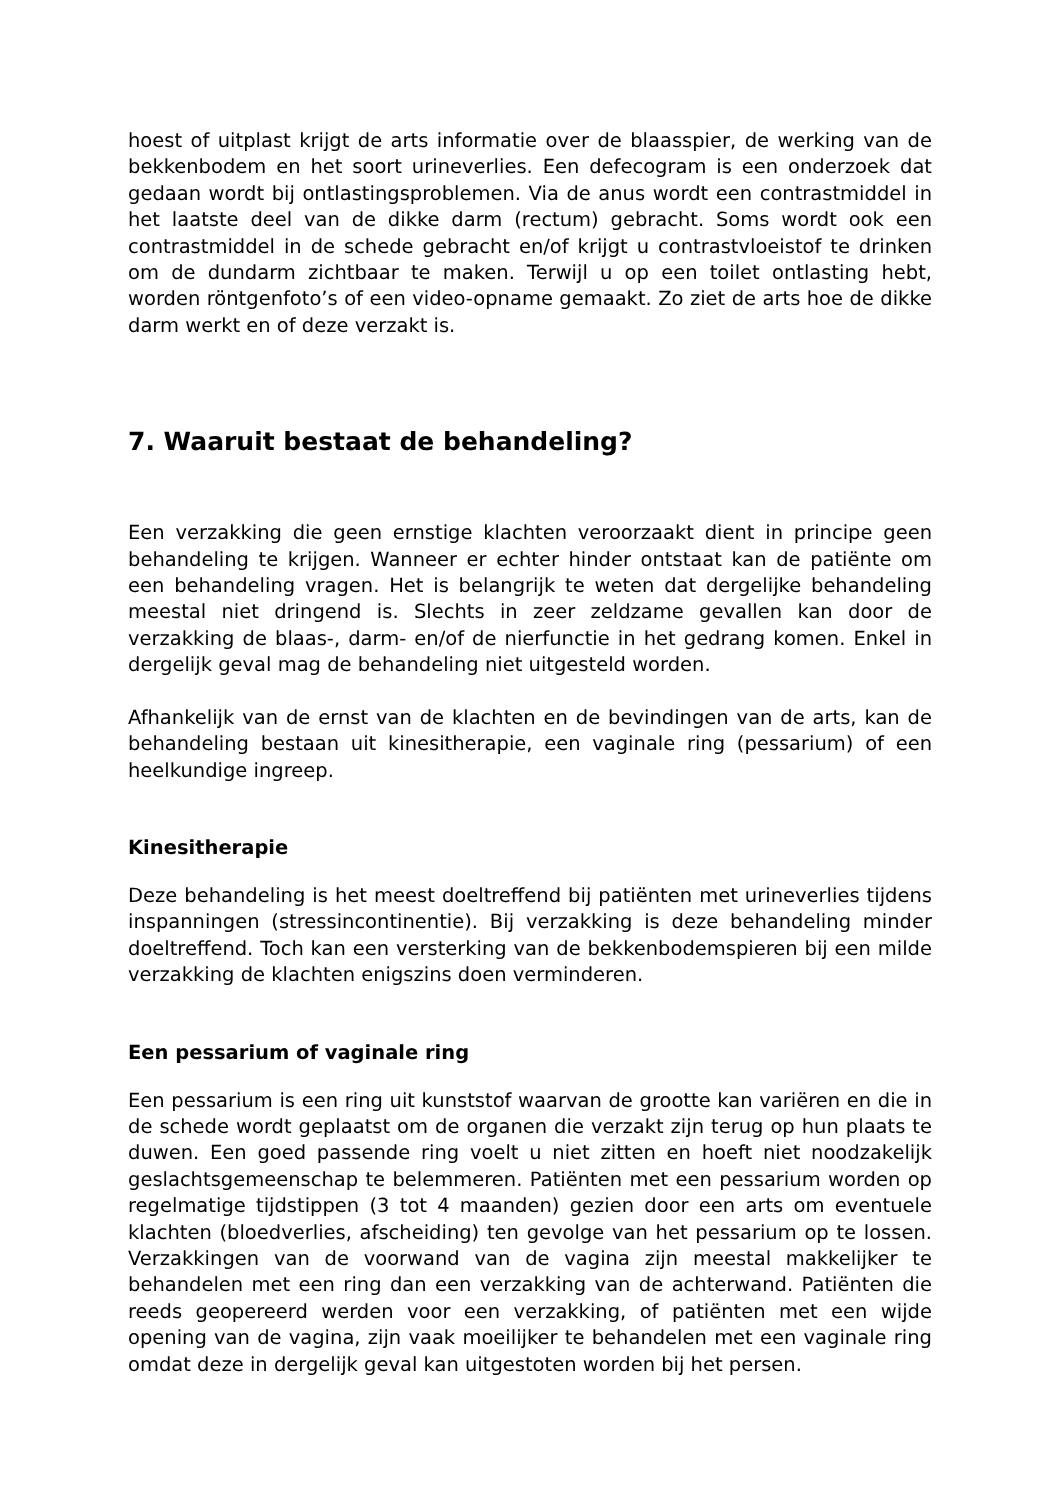hoest of uitplast krijgt de arts informatie over de blaasspier, de werking van de bekkenbodem en het soort urineverlies. Een defecogram is een onderzoek dat gedaan wordt bij ontlastingsproblemen. Via de anus wordt een contrastmiddel in het laatste deel van de dikke darm (rectum) gebracht. Soms wordt ook een contrastmiddel in de schede gebracht en/of krijgt u contrastvloeistof te drinken om de dundarm zichtbaar te maken. Terwijl u op een toilet ontlasting hebt, worden röntgenfoto’s of een video-opname gemaakt. Zo ziet de arts hoe de dikke darm werkt en of deze verzakt is.
7. Waaruit bestaat de behandeling?
Een verzakking die geen ernstige klachten veroorzaakt dient in principe geen behandeling te krijgen. Wanneer er echter hinder ontstaat kan de patiënte om een behandeling vragen. Het is belangrijk te weten dat dergelijke behandeling meestal niet dringend is. Slechts in zeer zeldzame gevallen kan door de verzakking de blaas-, darm- en/of de nierfunctie in het gedrang komen. Enkel in dergelijk geval mag de behandeling niet uitgesteld worden.
Afhankelijk van de ernst van de klachten en de bevindingen van de arts, kan de behandeling bestaan uit kinesitherapie, een vaginale ring (pessarium) of een heelkundige ingreep.
Kinesitherapie
Deze behandeling is het meest doeltreffend bij patiënten met urineverlies tijdens inspanningen (stressincontinentie). Bij verzakking is deze behandeling minder doeltreffend. Toch kan een versterking van de bekkenbodemspieren bij een milde verzakking de klachten enigszins doen verminderen.
Een pessarium of vaginale ring
Een pessarium is een ring uit kunststof waarvan de grootte kan variëren en die in de schede wordt geplaatst om de organen die verzakt zijn terug op hun plaats te duwen. Een goed passende ring voelt u niet zitten en hoeft niet noodzakelijk geslachtsgemeenschap te belemmeren. Patiënten met een pessarium worden op regelmatige tijdstippen (3 tot 4 maanden) gezien door een arts om eventuele klachten (bloedverlies, afscheiding) ten gevolge van het pessarium op te lossen. Verzakkingen van de voorwand van de vagina zijn meestal makkelijker te behandelen met een ring dan een verzakking van de achterwand. Patiënten die reeds geopereerd werden voor een verzakking, of patiënten met een wijde opening van de vagina, zijn vaak moeilijker te behandelen met een vaginale ring omdat deze in dergelijk geval kan uitgestoten worden bij het persen.